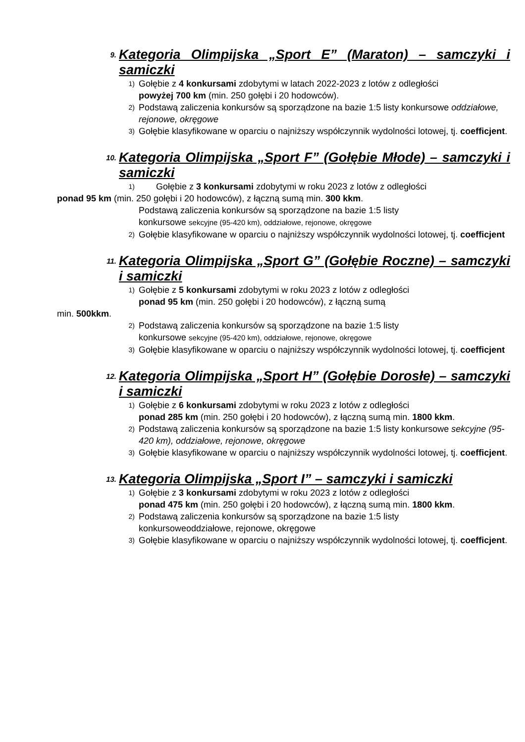9. Kategoria Olimpijska „Sport E” (Maraton) – samczyki i samiczki
1) Gołębie z 4 konkursami zdobytymi w latach 2022-2023 z lotów z odległości
powyżej 700 km (min. 250 gołębi i 20 hodowców).
2) Podstawą zaliczenia konkursów są sporządzone na bazie 1:5 listy konkursowe oddziałowe, rejonowe, okręgowe
3) Gołębie klasyfikowane w oparciu o najniższy współczynnik wydolności lotowej, tj. coefficjent.
10. Kategoria Olimpijska „Sport F” (Gołębie Młode) – samczyki i samiczki
1) Gołębie z 3 konkursami zdobytymi w roku 2023 z lotów z odległości
ponad 95 km (min. 250 gołębi i 20 hodowców), z łączną sumą min. 300 kkm.
Podstawą zaliczenia konkursów są sporządzone na bazie 1:5 listy
konkursowe sekcyjne (95-420 km), oddziałowe, rejonowe, okręgowe
2) Gołębie klasyfikowane w oparciu o najniższy współczynnik wydolności lotowej, tj. coefficjent
11. Kategoria Olimpijska „Sport G” (Gołębie Roczne) – samczyki i samiczki
1) Gołębie z 5 konkursami zdobytymi w roku 2023 z lotów z odległości
ponad 95 km (min. 250 gołębi i 20 hodowców), z łączną sumą
min. 500kkm.
2) Podstawą zaliczenia konkursów są sporządzone na bazie 1:5 listy
konkursowe sekcyjne (95-420 km), oddziałowe, rejonowe, okręgowe
3) Gołębie klasyfikowane w oparciu o najniższy współczynnik wydolności lotowej, tj. coefficjent
12. Kategoria Olimpijska „Sport H” (Gołębie Dorosłe) – samczyki i samiczki
1) Gołębie z 6 konkursami zdobytymi w roku 2023 z lotów z odległości
ponad 285 km (min. 250 gołębi i 20 hodowców), z łączną sumą min. 1800 kkm.
2) Podstawą zaliczenia konkursów są sporządzone na bazie 1:5 listy konkursowe sekcyjne (95-420 km), oddziałowe, rejonowe, okręgowe
3) Gołębie klasyfikowane w oparciu o najniższy współczynnik wydolności lotowej, tj. coefficjent.
13. Kategoria Olimpijska „Sport I” – samczyki i samiczki
1) Gołębie z 3 konkursami zdobytymi w roku 2023 z lotów z odległości
ponad 475 km (min. 250 gołębi i 20 hodowców), z łączną sumą min. 1800 kkm.
2) Podstawą zaliczenia konkursów są sporządzone na bazie 1:5 listy
konkursoweoddziałowe, rejonowe, okręgowe
3) Gołębie klasyfikowane w oparciu o najniższy współczynnik wydolności lotowej, tj. coefficjent.